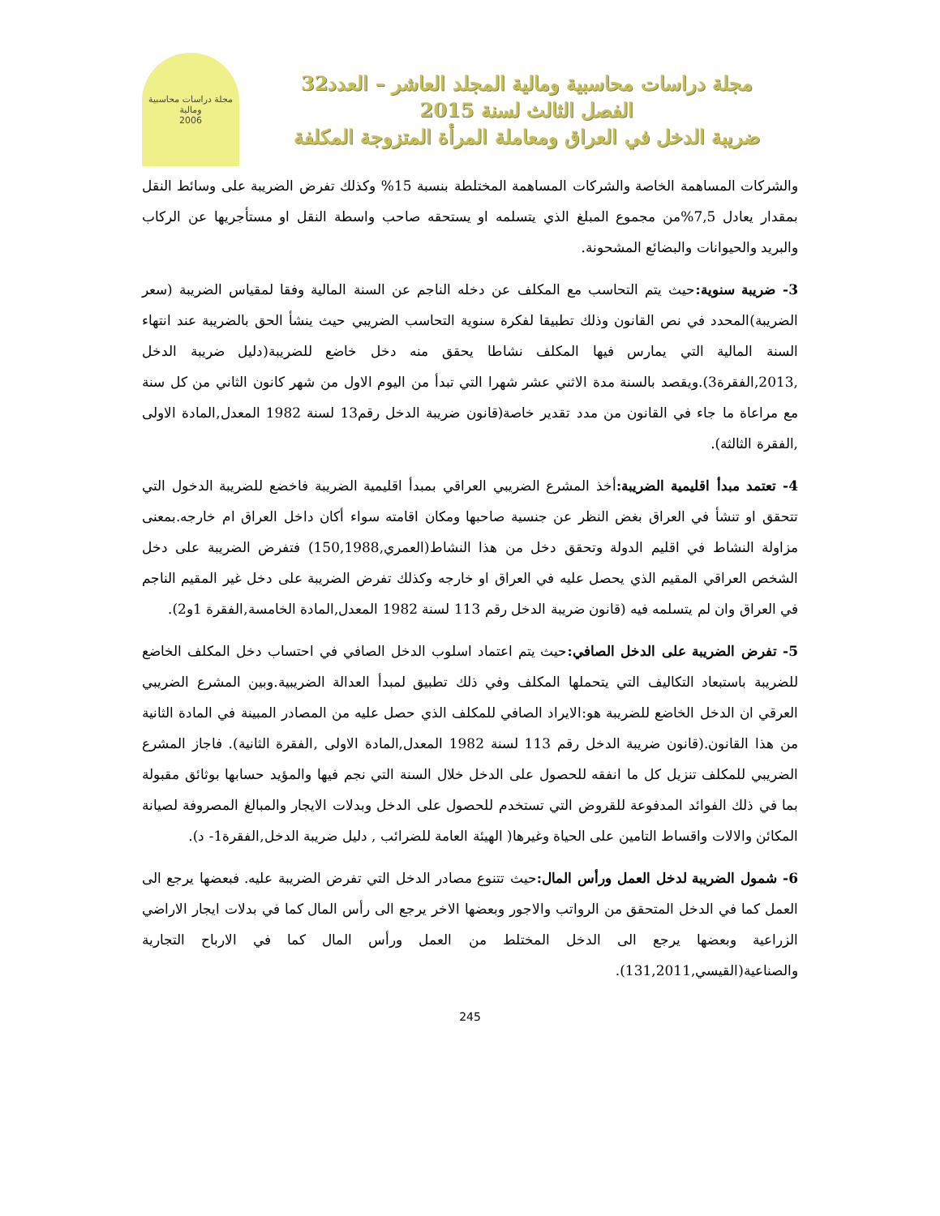مجلة دراسات محاسبية ومالية المجلد العاشر – العدد32
الفصل الثالث لسنة 2015
ضريبة الدخل في العراق ومعاملة المرأة المتزوجة المكلفة
مجلة دراسات محاسبية ومالية
2006
والشركات المساهمة الخاصة والشركات المساهمة المختلطة بنسبة 15% وكذلك تفرض الضريبة على وسائط النقل بمقدار يعادل 7,5%من مجموع المبلغ الذي يتسلمه او يستحقه صاحب واسطة النقل او مستأجريها عن الركاب والبريد والحيوانات والبضائع المشحونة.
3- ضريبة سنوية: حيث يتم التحاسب مع المكلف عن دخله الناجم عن السنة المالية وفقا لمقياس الضريبة (سعر الضريبة)المحدد في نص القانون وذلك تطبيقا لفكرة سنوية التحاسب الضريبي حيث ينشأ الحق بالضريبة عند انتهاء السنة المالية التي يمارس فيها المكلف نشاطا يحقق منه دخل خاضع للضريبة(دليل ضريبة الدخل ,2013,الفقرة3).ويقصد بالسنة مدة الاثني عشر شهرا التي تبدأ من اليوم الاول من شهر كانون الثاني من كل سنة مع مراعاة ما جاء في القانون من مدد تقدير خاصة(قانون ضريبة الدخل رقم13 لسنة 1982 المعدل,المادة الاولى ,الفقرة الثالثة).
4- تعتمد مبدأ اقليمية الضريبة: أخذ المشرع الضريبي العراقي بمبدأ اقليمية الضريبة فاخضع للضريبة الدخول التي تتحقق او تنشأ في العراق بغض النظر عن جنسية صاحبها ومكان اقامته سواء أكان داخل العراق ام خارجه.بمعنى مزاولة النشاط في اقليم الدولة وتحقق دخل من هذا النشاط(العمري,150,1988) فتفرض الضريبة على دخل الشخص العراقي المقيم الذي يحصل عليه في العراق او خارجه وكذلك تفرض الضريبة على دخل غير المقيم الناجم في العراق وان لم يتسلمه فيه (قانون ضريبة الدخل رقم 113 لسنة 1982 المعدل,المادة الخامسة,الفقرة 1و2).
5- تفرض الضريبة على الدخل الصافي: حيث يتم اعتماد اسلوب الدخل الصافي في احتساب دخل المكلف الخاضع للضريبة باستبعاد التكاليف التي يتحملها المكلف وفي ذلك تطبيق لمبدأ العدالة الضريبية.وبين المشرع الضريبي العرقي ان الدخل الخاضع للضريبة هو:الايراد الصافي للمكلف الذي حصل عليه من المصادر المبينة في المادة الثانية من هذا القانون.(قانون ضريبة الدخل رقم 113 لسنة 1982 المعدل,المادة الاولى ,الفقرة الثانية). فاجاز المشرع الضريبي للمكلف تنزيل كل ما انفقه للحصول على الدخل خلال السنة التي نجم فيها والمؤيد حسابها بوثائق مقبولة بما في ذلك الفوائد المدفوعة للقروض التي تستخدم للحصول على الدخل وبدلات الايجار والمبالغ المصروفة لصيانة المكائن والالات واقساط التامين على الحياة وغيرها( الهيئة العامة للضرائب , دليل ضريبة الدخل,الفقرة1- د).
6- شمول الضريبة لدخل العمل ورأس المال: حيث تتنوع مصادر الدخل التي تفرض الضريبة عليه. فبعضها يرجع الى العمل كما في الدخل المتحقق من الرواتب والاجور وبعضها الاخر يرجع الى رأس المال كما في بدلات ايجار الاراضي الزراعية وبعضها يرجع الى الدخل المختلط من العمل ورأس المال كما في الارباح التجارية والصناعية(القيسي,131,2011).
245